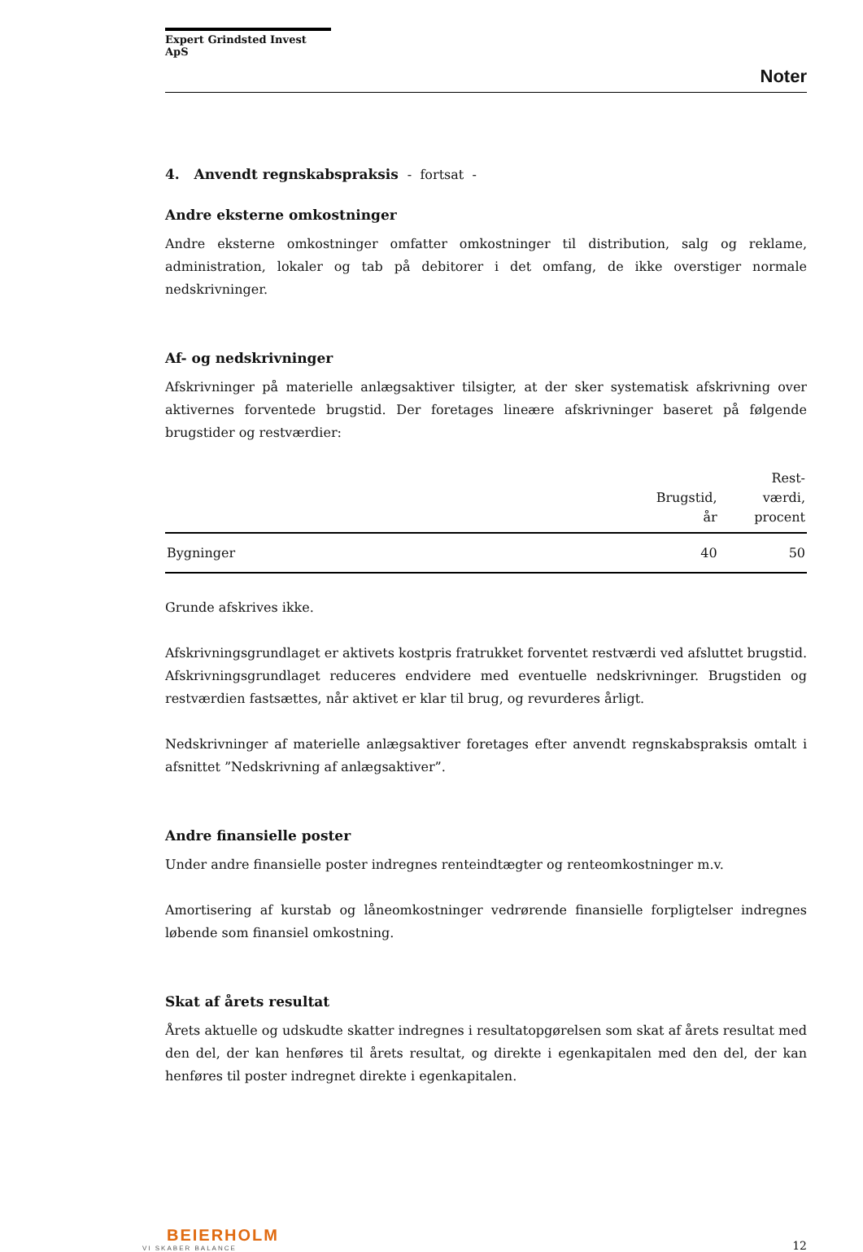Expert Grindsted Invest ApS
Noter
4. Anvendt regnskabspraksis - fortsat -
Andre eksterne omkostninger
Andre eksterne omkostninger omfatter omkostninger til distribution, salg og reklame, administration, lokaler og tab på debitorer i det omfang, de ikke overstiger normale nedskrivninger.
Af- og nedskrivninger
Afskrivninger på materielle anlægsaktiver tilsigter, at der sker systematisk afskrivning over aktivernes forventede brugstid. Der foretages lineære afskrivninger baseret på følgende brugstider og restværdier:
| | Brugstid, år | Rest- værdi, procent |
| --- | --- | --- |
| Bygninger | 40 | 50 |
Grunde afskrives ikke.
Afskrivningsgrundlaget er aktivets kostpris fratrukket forventet restværdi ved afsluttet brugstid. Afskrivningsgrundlaget reduceres endvidere med eventuelle nedskrivninger. Brugstiden og restværdien fastsættes, når aktivet er klar til brug, og revurderes årligt.
Nedskrivninger af materielle anlægsaktiver foretages efter anvendt regnskabspraksis omtalt i afsnittet ”Nedskrivning af anlægsaktiver”.
Andre finansielle poster
Under andre finansielle poster indregnes renteindtægter og renteomkostninger m.v.
Amortisering af kurstab og låneomkostninger vedrørende finansielle forpligtelser indregnes løbende som finansiel omkostning.
Skat af årets resultat
Årets aktuelle og udskudte skatter indregnes i resultatopgørelsen som skat af årets resultat med den del, der kan henføres til årets resultat, og direkte i egenkapitalen med den del, der kan henføres til poster indregnet direkte i egenkapitalen.
BEIERHOLM
VI SKABER BALANCE
12